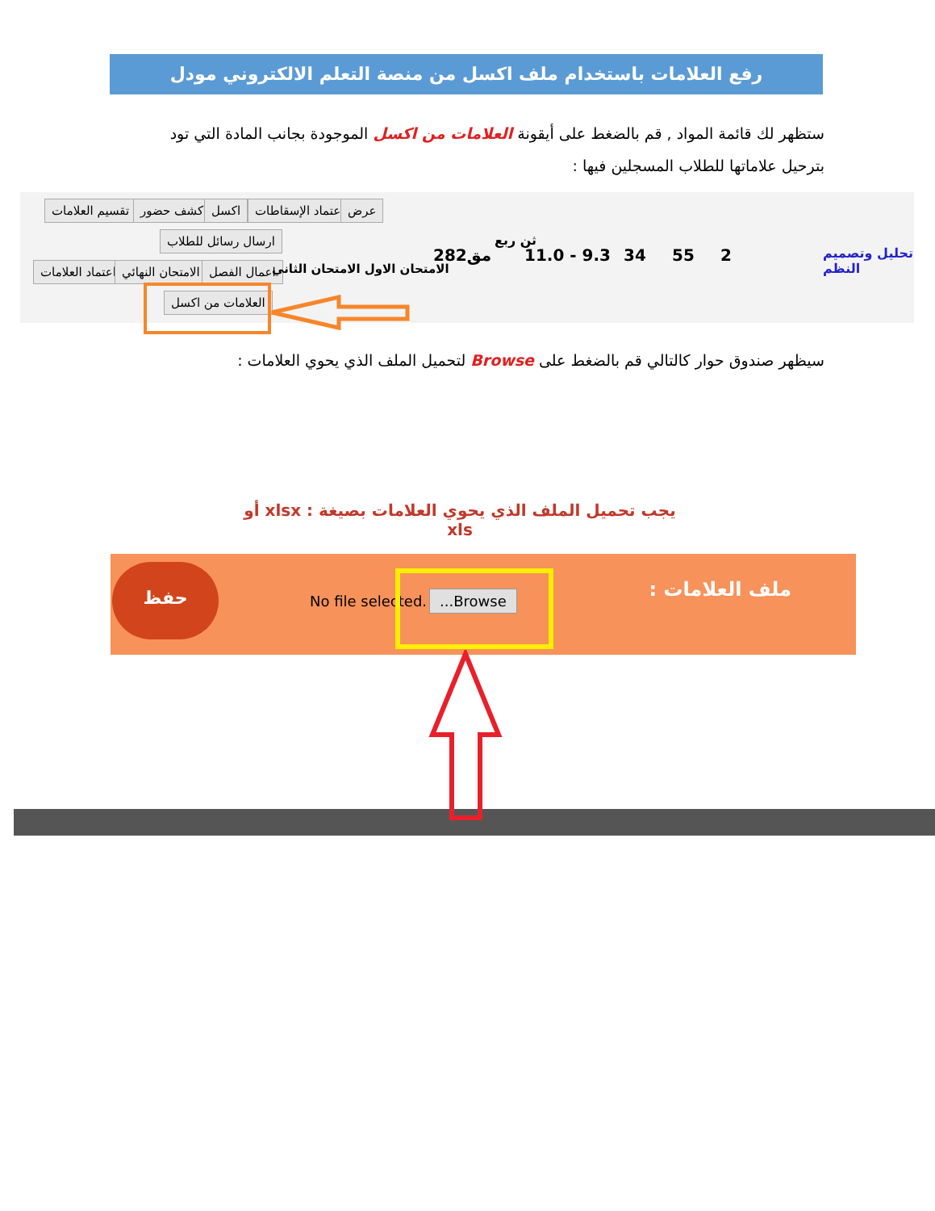رفع العلامات باستخدام ملف اكسل من منصة التعلم الالكتروني مودل
ستظهر لك قائمة المواد , قم بالضغط على أيقونة العلامات من اكسل الموجودة بجانب المادة التي تود بترحيل علاماتها للطلاب المسجلين فيها :
تقسيم العلامات كشف حضور اكسل اعتماد الإسقاطات عرض
ارسال رسائل للطلاب
اعتماد العلامات الامتحان النهائي اعمال الفصل الامتحان الاول الامتحان الثاني
العلامات من اكسل
282مق
ثن ربع
11.0 - 9.3 34 55 2 تحليل وتصميم النظم
سيظهر صندوق حوار كالتالي قم بالضغط على Browse لتحميل الملف الذي يحوي العلامات :
يجب تحميل الملف الذي يحوي العلامات بصيغة : xlsx أو xls
حفظ
No file selected. ...Browse ملف العلامات :